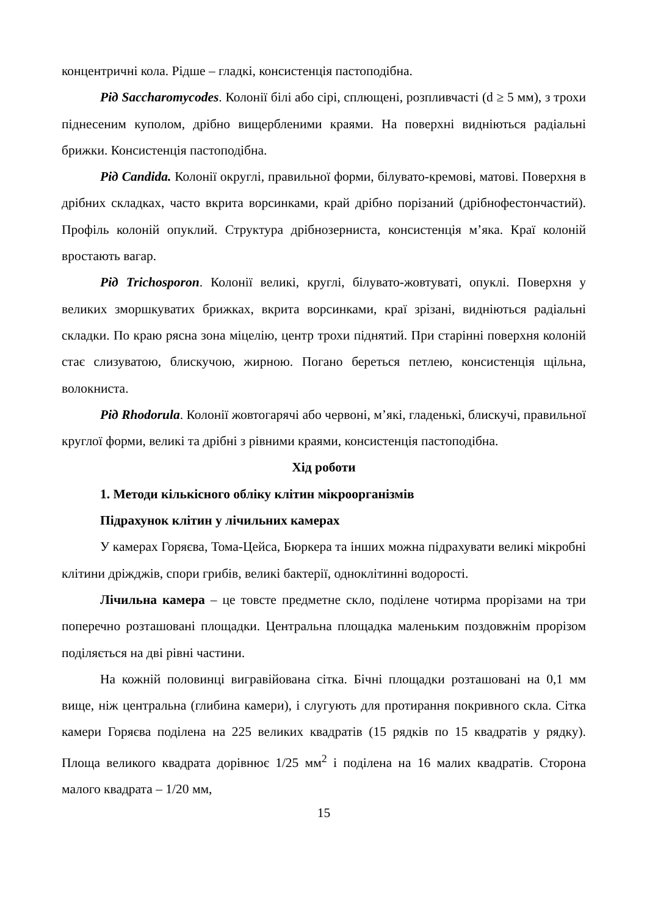концентричні кола. Рідше – гладкі, консистенція пастоподібна.
Рід Saccharomycodes. Колонії білі або сірі, сплющені, розпливчасті (d ≥ 5 мм), з трохи піднесеним куполом, дрібно вищербленими краями. На поверхні видніються радіальні брижки. Консистенція пастоподібна.
Рід Candida. Колонії округлі, правильної форми, білувато-кремові, матові. Поверхня в дрібних складках, часто вкрита ворсинками, край дрібно порізаний (дрібнофестончастий). Профіль колоній опуклий. Структура дрібнозерниста, консистенція м’яка. Краї колоній вростають вагар.
Рід Trichosporon. Колонії великі, круглі, білувато-жовтуваті, опуклі. Поверхня у великих зморшкуватих брижках, вкрита ворсинками, краї зрізані, видніються радіальні складки. По краю рясна зона міцелію, центр трохи піднятий. При старінні поверхня колоній стає слизуватою, блискучою, жирною. Погано береться петлею, консистенція щільна, волокниста.
Рід Rhodorula. Колонії жовтогарячі або червоні, м’які, гладенькі, блискучі, правильної круглої форми, великі та дрібні з рівними краями, консистенція пастоподібна.
Хід роботи
1. Методи кількісного обліку клітин мікроорганізмів
Підрахунок клітин у лічильних камерах
У камерах Горяєва, Тома-Цейса, Бюркера та інших можна підрахувати великі мікробні клітини дріжджів, спори грибів, великі бактерії, одноклітинні водорості.
Лічильна камера – це товсте предметне скло, поділене чотирма прорізами на три поперечно розташовані площадки. Центральна площадка маленьким поздовжнім прорізом поділяється на дві рівні частини.
На кожній половинці вигравійована сітка. Бічні площадки розташовані на 0,1 мм вище, ніж центральна (глибина камери), і слугують для протирання покривного скла. Сітка камери Горяєва поділена на 225 великих квадратів (15 рядків по 15 квадратів у рядку). Площа великого квадрата дорівнює 1/25 мм<sup>2</sup> і поділена на 16 малих квадратів. Сторона малого квадрата – 1/20 мм,
15